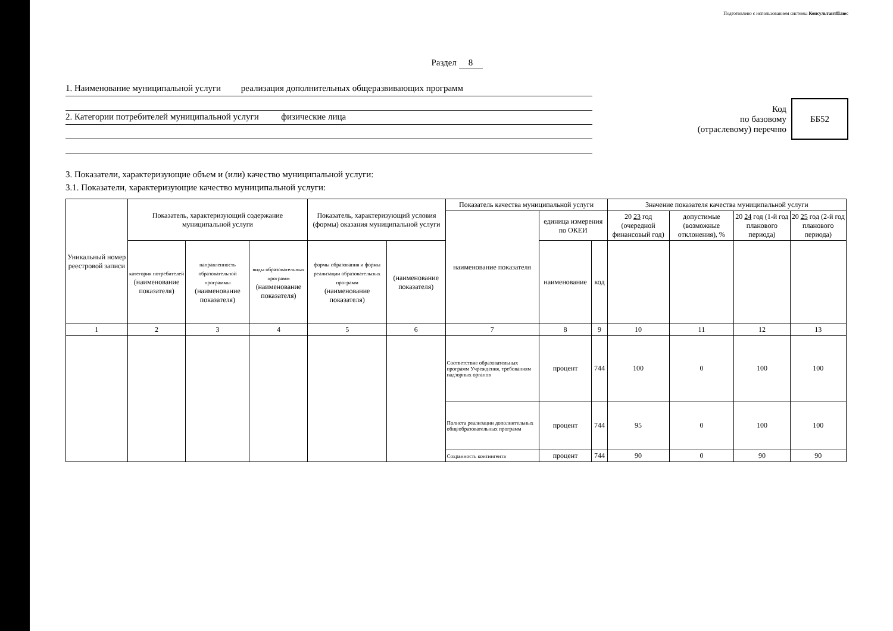Подготовлено с использованием системы КонсультантПлюс
Раздел 8
1. Наименование муниципальной услуги реализация дополнительных общеразвивающих программ
2. Категории потребителей муниципальной услуги физические лица
Код
по базовому
(отраслевому) перечню
ББ52
3. Показатели, характеризующие объем и (или) качество муниципальной услуги:
3.1. Показатели, характеризующие качество муниципальной услуги:
| Уникальный номер реестровой записи | Показатель, характеризующий содержание муниципальной услуги | | | Показатель, характеризующий условия (формы) оказания муниципальной услуги | | Показатель качества муниципальной услуги | | | Значение показателя качества муниципальной услуги | | | |
| --- | --- | --- | --- | --- | --- | --- | --- | --- | --- | --- | --- | --- |
| | | | | | | наименование показателя | единица измерения по ОКЕИ | | 20 23 год (очередной финансовый год) | допустимые (возможные отклонения), % | 20 24 год (1-й год планового периода) | 20 25 год (2-й год планового периода) |
| | категория потребителей (наименование показателя) | направленность образовательной программы (наименование показателя) | виды образовательных программ (наименование показателя) | формы образования и формы реализации образовательных программ (наименование показателя) | (наименование показателя) | | наименование | код | | | | |
| 1 | 2 | 3 | 4 | 5 | 6 | 7 | 8 | 9 | 10 | 11 | 12 | 13 |
| | | | | | | Соответствие образовательных программ Учреждения, требованиям надзорных органов | процент | 744 | 100 | 0 | 100 | 100 |
| | | | | | | Полнота реализации дополнительных общеобразовательных программ | процент | 744 | 95 | 0 | 100 | 100 |
| | | | | | | Сохранность контингента | процент | 744 | 90 | 0 | 90 | 90 |